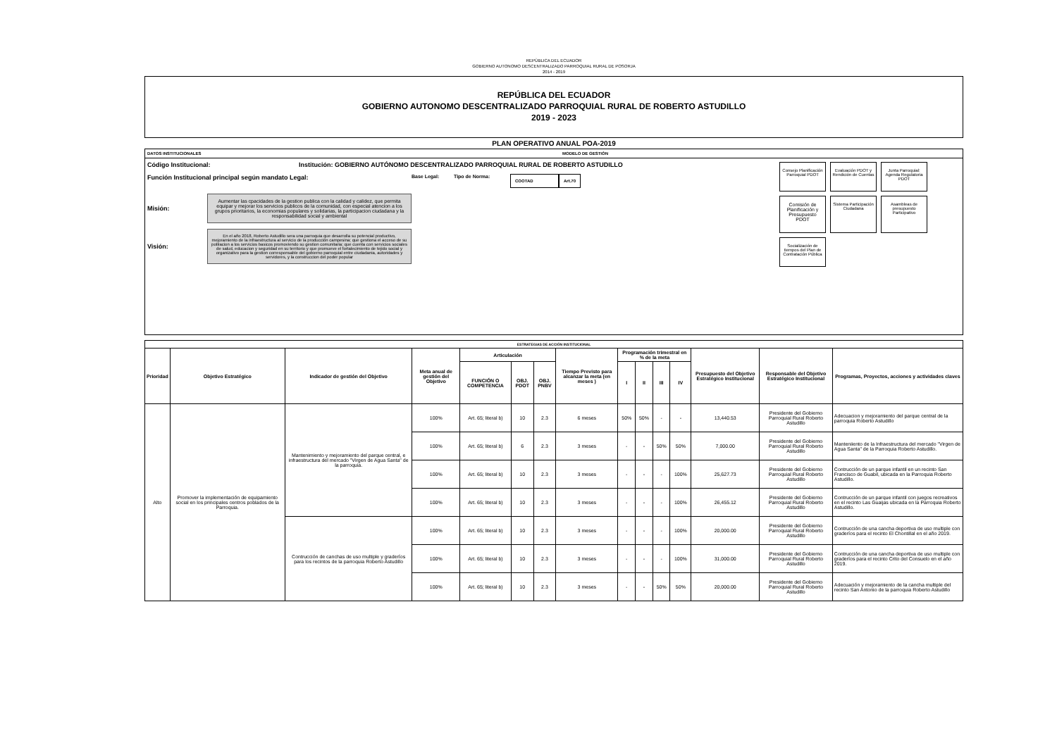REPÙBLICA DEL ECUADOR
GOBIERNO AUTONOMO DESCENTRALIZADO PARROQUIAL RURAL DE POSORJA
2014 - 2019
REPÚBLICA DEL ECUADOR
GOBIERNO AUTONOMO DESCENTRALIZADO PARROQUIAL RURAL DE ROBERTO ASTUDILLO
2019 - 2023
PLAN OPERATIVO ANUAL POA-2019
DATOS INSTITUCIONALES MODELO DE GESTIÓN
Código Institucional: Institución: GOBIERNO AUTÓNOMO DESCENTRALIZADO PARROQUIAL RURAL DE ROBERTO ASTUDILLO
Función Institucional principal según mandato Legal: Base Legal: Tipo de Norma: COOTAD Art.70
Misión:
Aumentar las cpacidades de la gestion publica con la calidad y calidez, que permita equipar y mejorar los servicios publicos de la comunidad, con especial atencion a los grupos prioritarios, la economias populares y solidarias, la participacion ciudadana y la responsabilidad social y ambiental
Visión:
En el año 2018, Roberto Astudillo sera una parroquia que desarrolla su potencial productivo, mejoramiento de la infraestructura al servicio de la producción campesina; que gestiona el acceso de su poblacion a los servicios basicos promoviendo su gestion comunitaria; que cuenta con servicios sociales de salud, educacion y seguridad en su territorio y que promueve el fortalecimiento de tejido social y organizativo para la gestion corresponsable del gobierno parroquial entre ciudadania, autoridades y servidores, y la construccion del poder popular
Consejo Planificación Parroquial PDOT
Evaluación PDOT y Rendición de Cuentas
Junta Parroquial: Agenda Regulatoria PDOT
Comisión de Planificación y Presupuesto PDOT
Sistema Participación Ciudadana
Asambleas de presupuesto Participativo
Socialización de tiempos del Plan de Contratación Pública
| ESTRATEGIAS DE ACCIÓN INSTITUCIONAL | | | | | | | | | | | | | | |
| --- | --- | --- | --- | --- | --- | --- | --- | --- | --- | --- | --- | --- | --- | --- |
| Prioridad | Objetivo Estratégico | Indicador de gestión del Objetivo | Meta anual de gestión del Objetivo | Articulación | | | Tiempo Previsto para alcanzar la meta (en meses ) | Programación trimestral en % de la meta | | | | Presupuesto del Objetivo Estratégico Institucional | Responsable del Objetivo Estratégico Institucional | Programas, Proyectos, acciones y actividades claves |
| | | | | FUNCIÓN O COMPETENCIA | OBJ. PDOT | OBJ. PNBV | | I | II | III | IV | | | |
| Alto | Promover la implementación de equipamiento social en los principales centros poblados de la Parroquia. | Mantenimiento y mejoramiento del parque central, e infraestructura del mercado "Virgen de Agua Santa" de la parroquia. | 100% | Art. 65; literal b) | 10 | 2.3 | 6 meses | 50% | 50% | - | - | 13,440.53 | Presidente del Gobierno Parroquial Rural Roberto Astudillo | Adecuacion y mejoramiento del parque central de la parroquia Roberto Astudillo |
| | | | 100% | Art. 65; literal b) | 6 | 2.3 | 3 meses | - | - | 50% | 50% | 7,000.00 | Presidente del Gobierno Parroquial Rural Roberto Astudillo | Manteniiento de la Infraestructura del mercado "Virgen de Agua Santa" de la Parroquia Roberto Astudillo. |
| | | | 100% | Art. 65; literal b) | 10 | 2.3 | 3 meses | - | - | - | 100% | 25,627.73 | Presidente del Gobierno Parroquial Rural Roberto Astudillo | Contrucción de un parque infantil en un recinto San Francisco de Guabil, ubicada en la Parroquia Roberto Astudillo. |
| | | | 100% | Art. 65; literal b) | 10 | 2.3 | 3 meses | - | - | - | 100% | 26,455.12 | Presidente del Gobierno Parroquial Rural Roberto Astudillo | Contrucción de un parque infantil con juegos recreativos en el recinto Las Guaijas ubicada en la Parroquia Roberto Astudillo. |
| | | Contrucción de canchas de uso multiple y graderíos para los recintos de la parroquia Roberto Astudillo | 100% | Art. 65; literal b) | 10 | 2.3 | 3 meses | - | - | - | 100% | 20,000.00 | Presidente del Gobierno Parroquial Rural Roberto Astudillo | Contrucción de una cancha deportiva de uso multiple con graderíos para el recinto El Chontillal en el año 2019. |
| | | | 100% | Art. 65; literal b) | 10 | 2.3 | 3 meses | - | - | - | 100% | 31,000.00 | Presidente del Gobierno Parroquial Rural Roberto Astudillo | Contrucción de una cancha deportiva de uso multiple con graderíos para el recinto Crito del Consuelo en el año 2019. |
| | | | 100% | Art. 65; literal b) | 10 | 2.3 | 3 meses | - | - | 50% | 50% | 20,000.00 | Presidente del Gobierno Parroquial Rural Roberto Astudillo | Adecuación y mejoramiento de la cancha multiple del recinto San Antonio de la parroquia Roberto Astudillo |